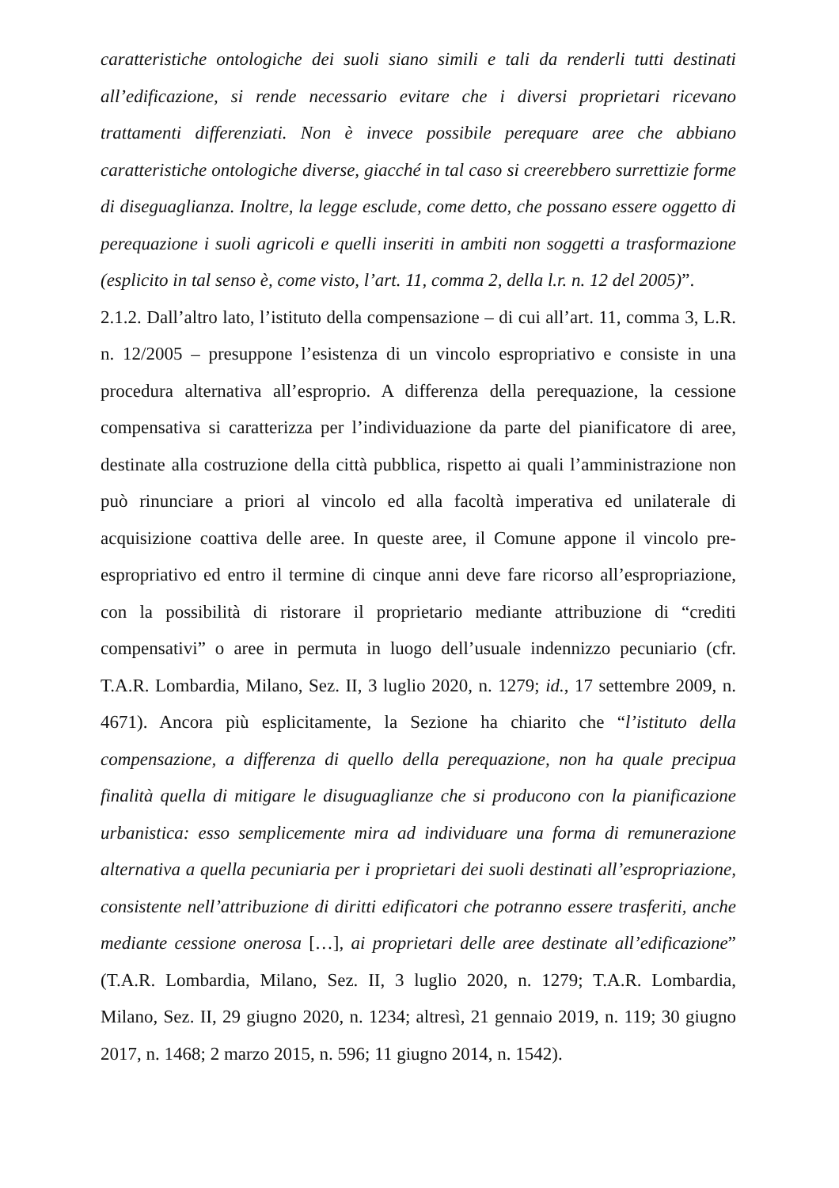caratteristiche ontologiche dei suoli siano simili e tali da renderli tutti destinati all’edificazione, si rende necessario evitare che i diversi proprietari ricevano trattamenti differenziati. Non è invece possibile perequare aree che abbiano caratteristiche ontologiche diverse, giacché in tal caso si creerebbero surrettizie forme di diseguaglianza. Inoltre, la legge esclude, come detto, che possano essere oggetto di perequazione i suoli agricoli e quelli inseriti in ambiti non soggetti a trasformazione (esplicito in tal senso è, come visto, l’art. 11, comma 2, della l.r. n. 12 del 2005)”.
2.1.2. Dall’altro lato, l’istituto della compensazione – di cui all’art. 11, comma 3, L.R. n. 12/2005 – presuppone l’esistenza di un vincolo espropriativo e consiste in una procedura alternativa all’esproprio. A differenza della perequazione, la cessione compensativa si caratterizza per l’individuazione da parte del pianificatore di aree, destinate alla costruzione della città pubblica, rispetto ai quali l’amministrazione non può rinunciare a priori al vincolo ed alla facoltà imperativa ed unilaterale di acquisizione coattiva delle aree. In queste aree, il Comune appone il vincolo pre-espropriativo ed entro il termine di cinque anni deve fare ricorso all’espropriazione, con la possibilità di ristorare il proprietario mediante attribuzione di “crediti compensativi” o aree in permuta in luogo dell’usuale indennizzo pecuniario (cfr. T.A.R. Lombardia, Milano, Sez. II, 3 luglio 2020, n. 1279; id., 17 settembre 2009, n. 4671). Ancora più esplicitamente, la Sezione ha chiarito che “l’istituto della compensazione, a differenza di quello della perequazione, non ha quale precipua finalità quella di mitigare le disuguaglianze che si producono con la pianificazione urbanistica: esso semplicemente mira ad individuare una forma di remunerazione alternativa a quella pecuniaria per i proprietari dei suoli destinati all’espropriazione, consistente nell’attribuzione di diritti edificatori che potranno essere trasferiti, anche mediante cessione onerosa […], ai proprietari delle aree destinate all’edificazione” (T.A.R. Lombardia, Milano, Sez. II, 3 luglio 2020, n. 1279; T.A.R. Lombardia, Milano, Sez. II, 29 giugno 2020, n. 1234; altresì, 21 gennaio 2019, n. 119; 30 giugno 2017, n. 1468; 2 marzo 2015, n. 596; 11 giugno 2014, n. 1542).